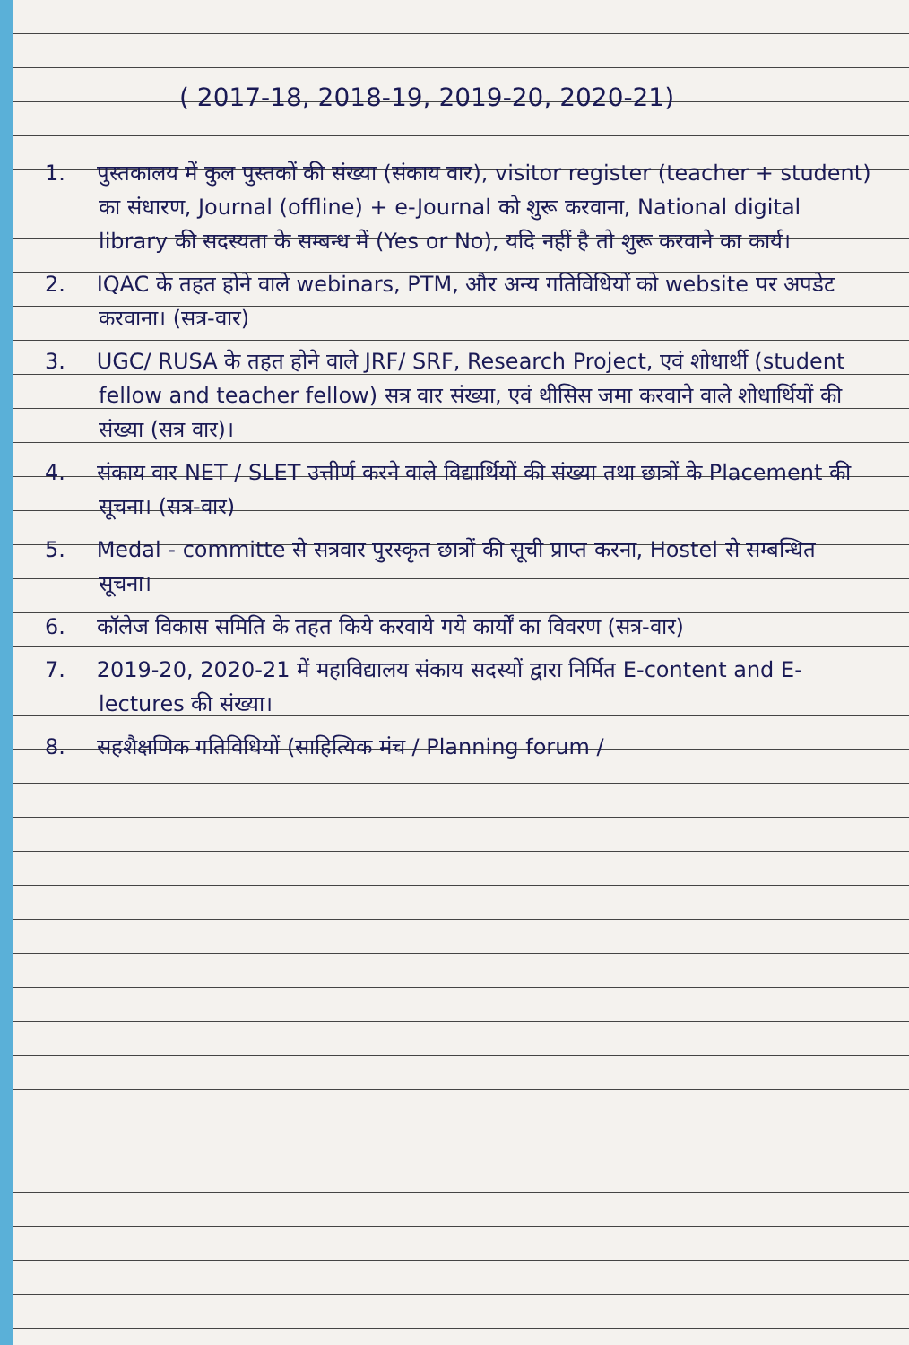( 2017-18, 2018-19, 2019-20, 2020-21)
1. पुस्तकालय में कुल पुस्तकों की संख्या (संकाय वार), visitor register (teacher + student) का संधारण, Journal (offline) + e-Journal को शुरू करवाना, National digital library की सदस्यता के सम्बन्ध में (Yes or No), यदि नहीं है तो शुरू करवाने का कार्य।
2. IQAC के तहत होने वाले webinars, PTM, और अन्य गतिविधियों को website पर अपडेट करवाना। (सत्र-वार)
3. UGC/ RUSA के तहत होने वाले JRF/ SRF, Research Project, एवं शोधार्थी (student fellow and teacher fellow) सत्र वार संख्या, एवं थीसिस जमा करवाने वाले शोधार्थियों की संख्या (सत्र वार)।
4. संकाय वार NET / SLET उत्तीर्ण करने वाले विद्यार्थियों की संख्या तथा छात्रों के Placement की सूचना। (सत्र-वार)
5. Medal - committe से सत्रवार पुरस्कृत छात्रों की सूची प्राप्त करना, Hostel से सम्बन्धित सूचना।
6. कॉलेज विकास समिति के तहत किये करवाये गये कार्यों का विवरण (सत्र-वार)
7. 2019-20, 2020-21 में महाविद्यालय संकाय सदस्यों द्वारा निर्मित E-content and E-lectures की संख्या।
8. सहशैक्षणिक गतिविधियों (साहित्यिक मंच / Planning forum /